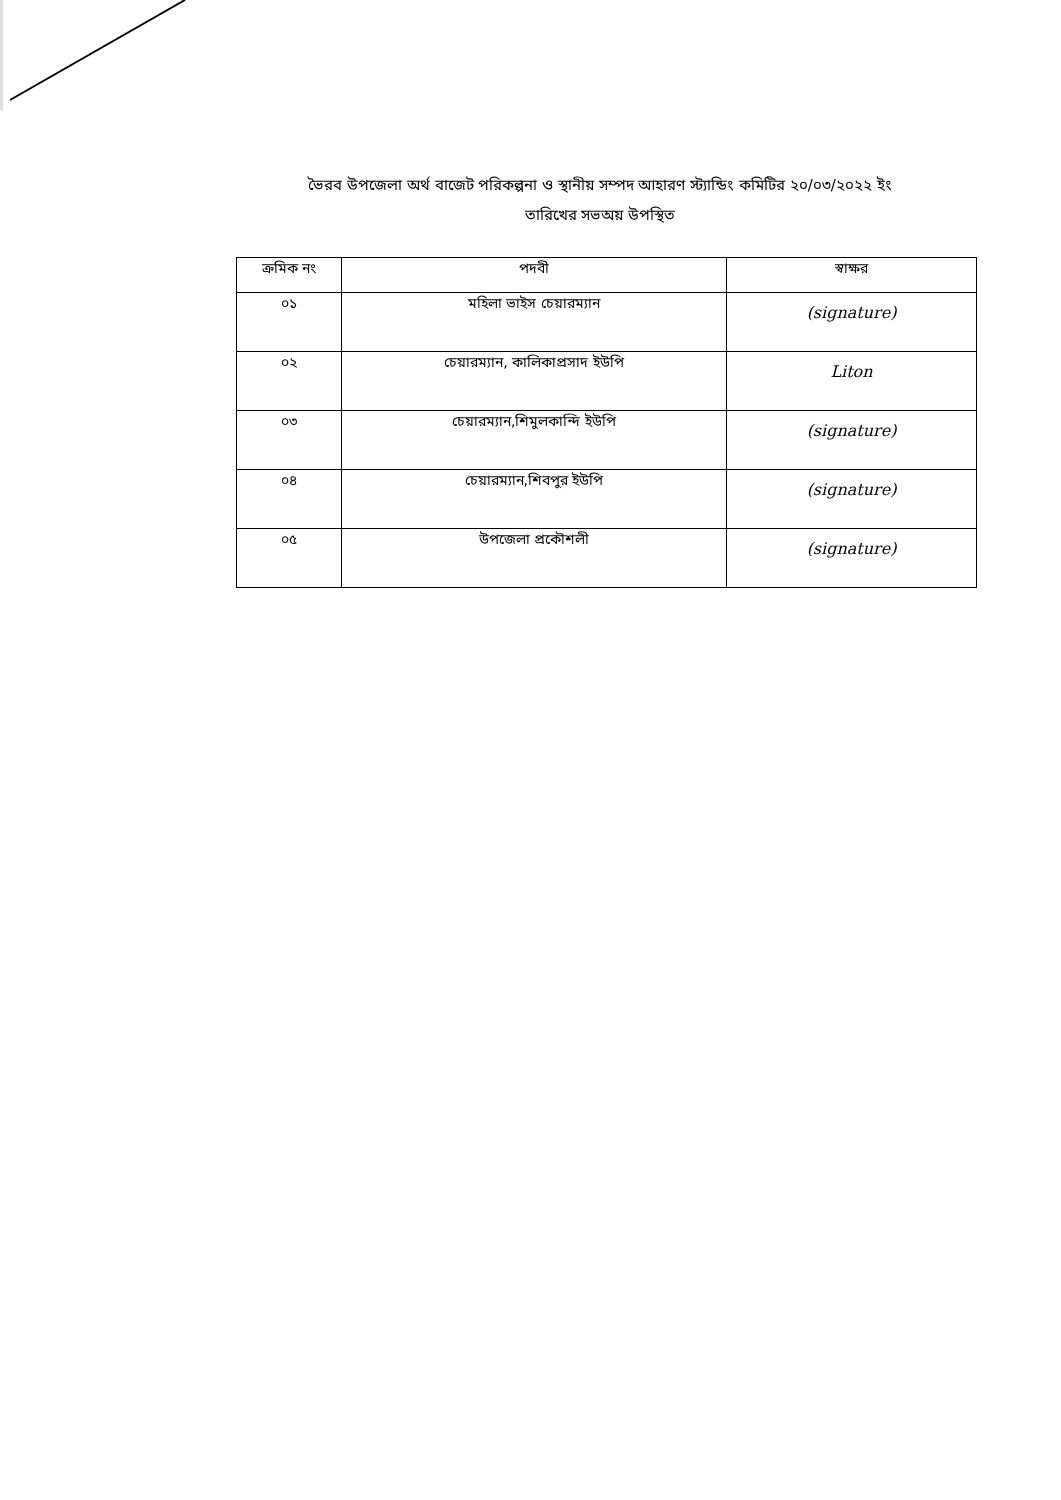ভৈরব উপজেলা অর্থ বাজেট পরিকল্পনা ও স্থানীয় সম্পদ আহারণ স্ট্যান্ডিং কমিটির ২০/০৩/২০২২ ইং
তারিখের সভঅয় উপস্থিত
| ক্রমিক নং | পদবী | স্বাক্ষর |
| --- | --- | --- |
| ০১ | মহিলা ভাইস চেয়ারম্যান | (signature) |
| ০২ | চেয়ারম্যান, কালিকাপ্রসাদ ইউপি | Liton |
| ০৩ | চেয়ারম্যান,শিমুলকান্দি ইউপি | (signature) |
| ০৪ | চেয়ারম্যান,শিবপুর ইউপি | (signature) |
| ০৫ | উপজেলা প্রকৌশলী | (signature) |